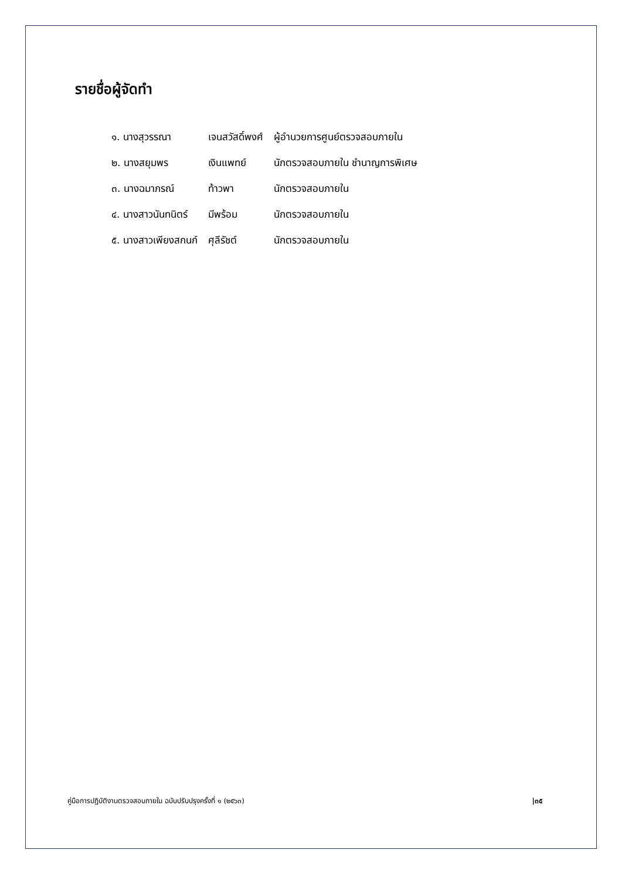รายชื่อผู้จัดทำ
| ๑. นางสุวรรณา | เจนสวัสดิ์พงศ์ | ผู้อำนวยการศูนย์ตรวจสอบภายใน |
| ๒. นางสยุมพร | เงินแพทย์ | นักตรวจสอบภายใน ชำนาญการพิเศษ |
| ๓. นางฉมาภรณ์ | ท้าวพา | นักตรวจสอบภายใน |
| ๔. นางสาวนันทนิตร์ | มีพร้อม | นักตรวจสอบภายใน |
| ๕. นางสาวเพียงสกนก์ | ศุลีรัชต์ | นักตรวจสอบภายใน |
คู่มือการปฏิบัติงานตรวจสอบภายใน ฉบับปรับปรุงครั้งที่ ๑ (๒๕๖๓) |๓๕